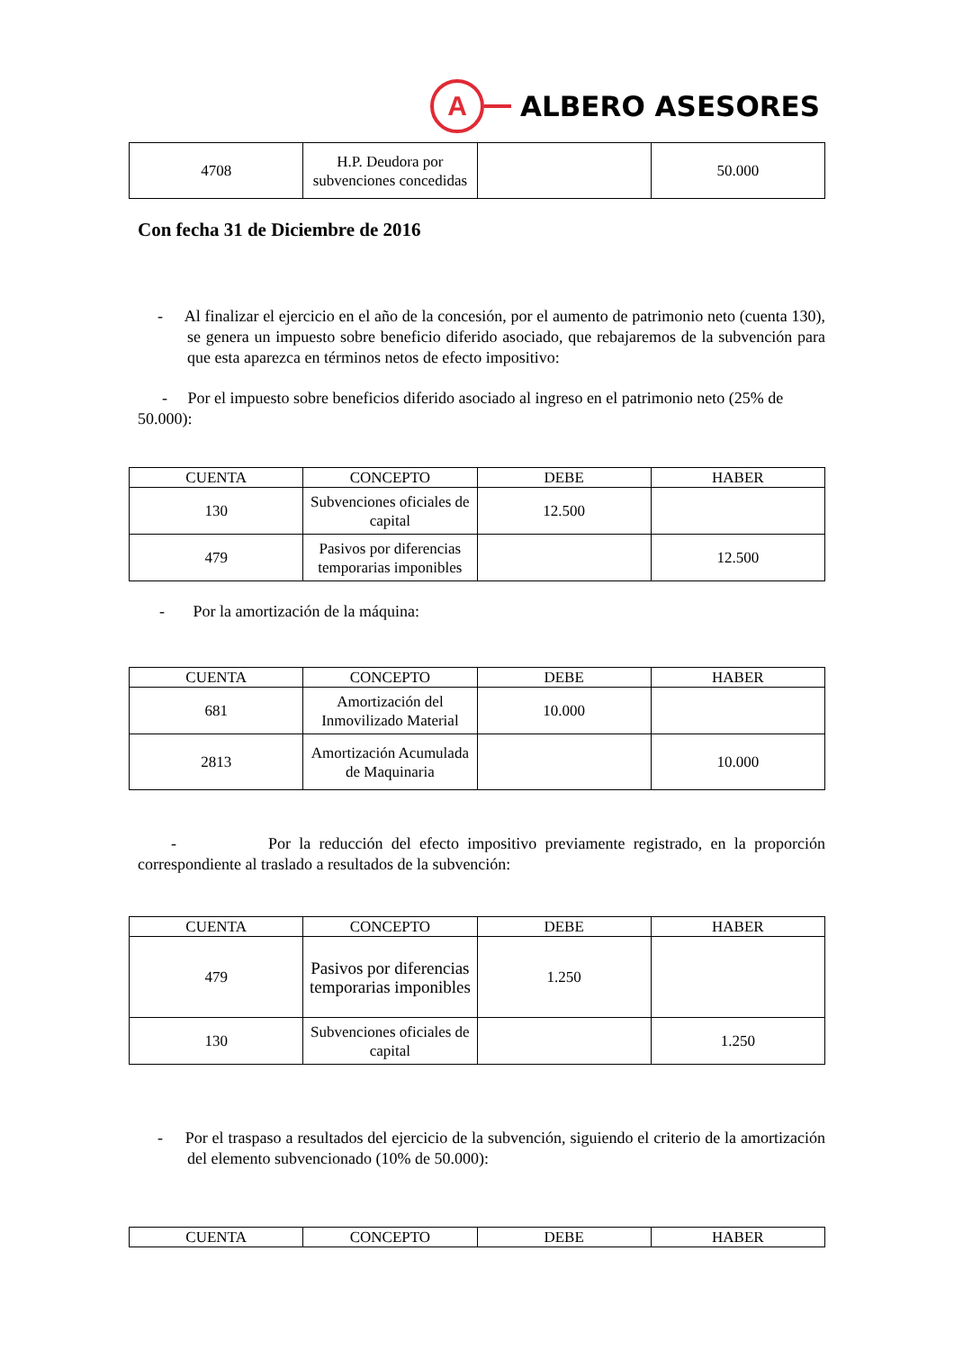A
ALBERO ASESORES
| 4708 | H.P. Deudora por subvenciones concedidas | | 50.000 |
Con fecha 31 de Diciembre de 2016
- Al finalizar el ejercicio en el año de la concesión, por el aumento de patrimonio neto (cuenta 130), se genera un impuesto sobre beneficio diferido asociado, que rebajaremos de la subvención para que esta aparezca en términos netos de efecto impositivo:
- Por el impuesto sobre beneficios diferido asociado al ingreso en el patrimonio neto (25% de 50.000):
| CUENTA | CONCEPTO | DEBE | HABER |
| --- | --- | --- | --- |
| 130 | Subvenciones oficiales de capital | 12.500 | |
| 479 | Pasivos por diferencias temporarias imponibles | | 12.500 |
- Por la amortización de la máquina:
| CUENTA | CONCEPTO | DEBE | HABER |
| --- | --- | --- | --- |
| 681 | Amortización del Inmovilizado Material | 10.000 | |
| 2813 | Amortización Acumulada de Maquinaria | | 10.000 |
- Por la reducción del efecto impositivo previamente registrado, en la proporción correspondiente al traslado a resultados de la subvención:
| CUENTA | CONCEPTO | DEBE | HABER |
| --- | --- | --- | --- |
| 479 | Pasivos por diferencias temporarias imponibles | 1.250 | |
| 130 | Subvenciones oficiales de capital | | 1.250 |
- Por el traspaso a resultados del ejercicio de la subvención, siguiendo el criterio de la amortización del elemento subvencionado (10% de 50.000):
| CUENTA | CONCEPTO | DEBE | HABER |
| --- | --- | --- | --- |